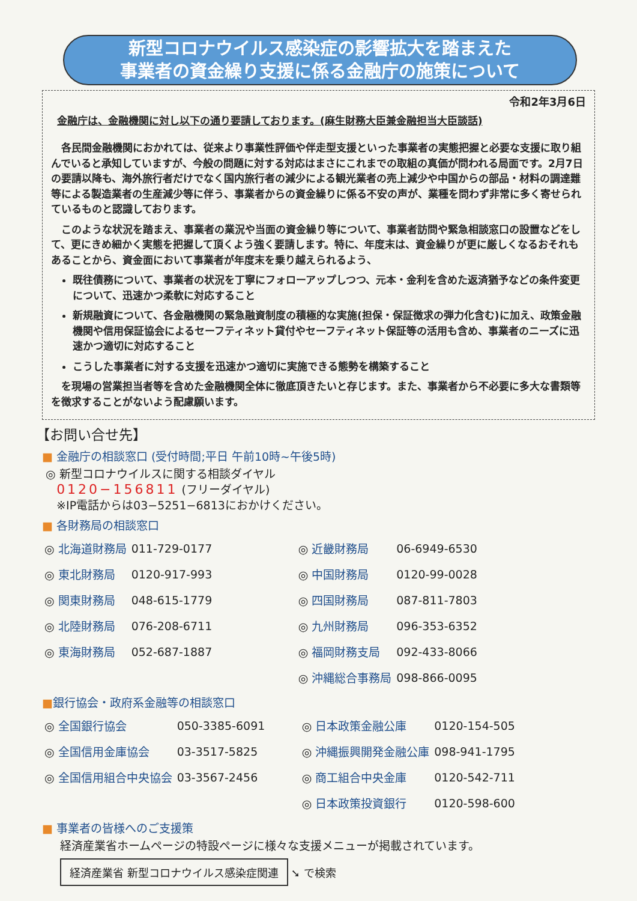新型コロナウイルス感染症の影響拡大を踏まえた
事業者の資金繰り支援に係る金融庁の施策について
令和2年3月6日
金融庁は、金融機関に対し以下の通り要請しております。(麻生財務大臣兼金融担当大臣談話)
各民間金融機関におかれては、従来より事業性評価や伴走型支援といった事業者の実態把握と必要な支援に取り組んでいると承知していますが、今般の問題に対する対応はまさにこれまでの取組の真価が問われる局面です。2月7日の要請以降も、海外旅行者だけでなく国内旅行者の減少による観光業者の売上減少や中国からの部品・材料の調達難等による製造業者の生産減少等に伴う、事業者からの資金繰りに係る不安の声が、業種を問わず非常に多く寄せられているものと認識しております。
このような状況を踏まえ、事業者の業況や当面の資金繰り等について、事業者訪問や緊急相談窓口の設置などをして、更にきめ細かく実態を把握して頂くよう強く要請します。特に、年度末は、資金繰りが更に厳しくなるおそれもあることから、資金面において事業者が年度末を乗り越えられるよう、
既往債務について、事業者の状況を丁寧にフォローアップしつつ、元本・金利を含めた返済猶予などの条件変更について、迅速かつ柔軟に対応すること
新規融資について、各金融機関の緊急融資制度の積極的な実施(担保・保証徴求の弾力化含む)に加え、政策金融機関や信用保証協会によるセーフティネット貸付やセーフティネット保証等の活用も含め、事業者のニーズに迅速かつ適切に対応すること
こうした事業者に対する支援を迅速かつ適切に実施できる態勢を構築すること
を現場の営業担当者等を含めた金融機関全体に徹底頂きたいと存じます。また、事業者から不必要に多大な書類等を徴求することがないよう配慮願います。
【お問い合せ先】
■ 金融庁の相談窓口 (受付時間;平日 午前10時~午後5時)
◎ 新型コロナウイルスに関する相談ダイヤル
0120−156811 (フリーダイヤル)
※IP電話からは03−5251−6813におかけください。
■ 各財務局の相談窓口
| ◎ 北海道財務局 | 011-729-0177 | ◎ 近畿財務局 | 06-6949-6530 |
| ◎ 東北財務局 | 0120-917-993 | ◎ 中国財務局 | 0120-99-0028 |
| ◎ 関東財務局 | 048-615-1779 | ◎ 四国財務局 | 087-811-7803 |
| ◎ 北陸財務局 | 076-208-6711 | ◎ 九州財務局 | 096-353-6352 |
| ◎ 東海財務局 | 052-687-1887 | ◎ 福岡財務支局 | 092-433-8066 |
| | | ◎ 沖縄総合事務局 | 098-866-0095 |
■銀行協会・政府系金融等の相談窓口
| ◎ 全国銀行協会 | 050-3385-6091 | ◎ 日本政策金融公庫 | 0120-154-505 |
| ◎ 全国信用金庫協会 | 03-3517-5825 | ◎ 沖縄振興開発金融公庫 | 098-941-1795 |
| ◎ 全国信用組合中央協会 | 03-3567-2456 | ◎ 商工組合中央金庫 | 0120-542-711 |
| | | ◎ 日本政策投資銀行 | 0120-598-600 |
■ 事業者の皆様へのご支援策
経済産業省ホームページの特設ページに様々な支援メニューが掲載されています。
経済産業省 新型コロナウイルス感染症関連
➘ で検索